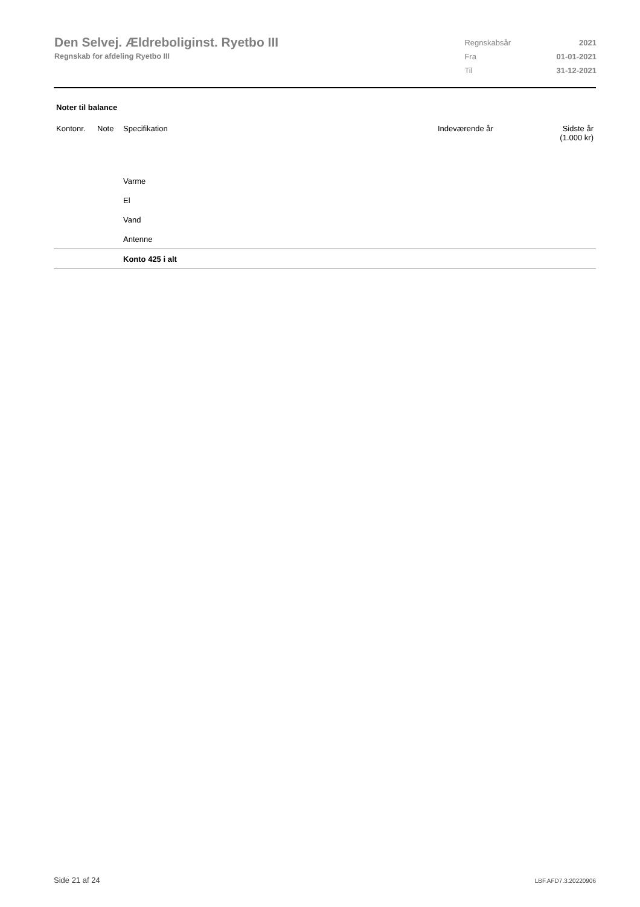Den Selvej. Ældreboliginst. Ryetbo III
Regnskab for afdeling Ryetbo III
| Regnskabsår | 2021 |
| Fra | 01-01-2021 |
| Til | 31-12-2021 |
Noter til balance
| Kontonr. | Note | Specifikation | Indeværende år | Sidste år (1.000 kr) |
| --- | --- | --- | --- | --- |
| | | Varme | | |
| | | El | | |
| | | Vand | | |
| | | Antenne | | |
| | | Konto 425 i alt | | |
Side 21 af 24 LBF.AFD7.3.20220906